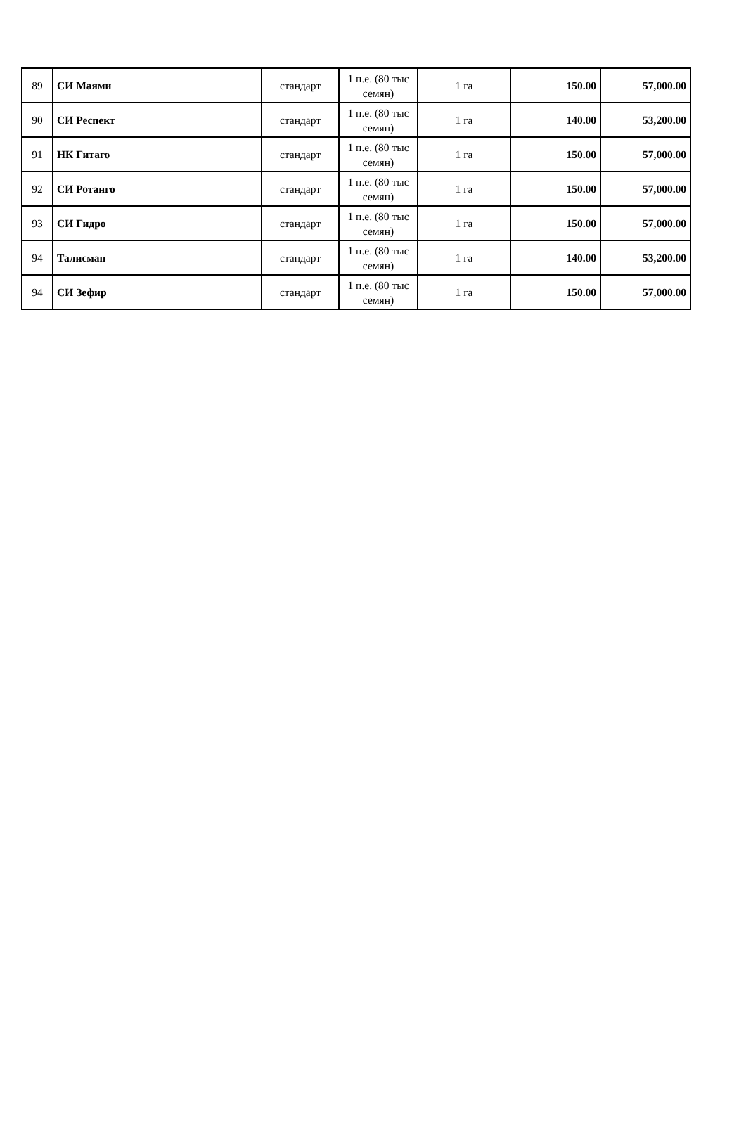| 89 | СИ Маями | стандарт | 1 п.е. (80 тыс семян) | 1 га | 150.00 | 57,000.00 |
| 90 | СИ Респект | стандарт | 1 п.е. (80 тыс семян) | 1 га | 140.00 | 53,200.00 |
| 91 | НК Гитаго | стандарт | 1 п.е. (80 тыс семян) | 1 га | 150.00 | 57,000.00 |
| 92 | СИ Ротанго | стандарт | 1 п.е. (80 тыс семян) | 1 га | 150.00 | 57,000.00 |
| 93 | СИ Гидро | стандарт | 1 п.е. (80 тыс семян) | 1 га | 150.00 | 57,000.00 |
| 94 | Талисман | стандарт | 1 п.е. (80 тыс семян) | 1 га | 140.00 | 53,200.00 |
| 94 | СИ Зефир | стандарт | 1 п.е. (80 тыс семян) | 1 га | 150.00 | 57,000.00 |